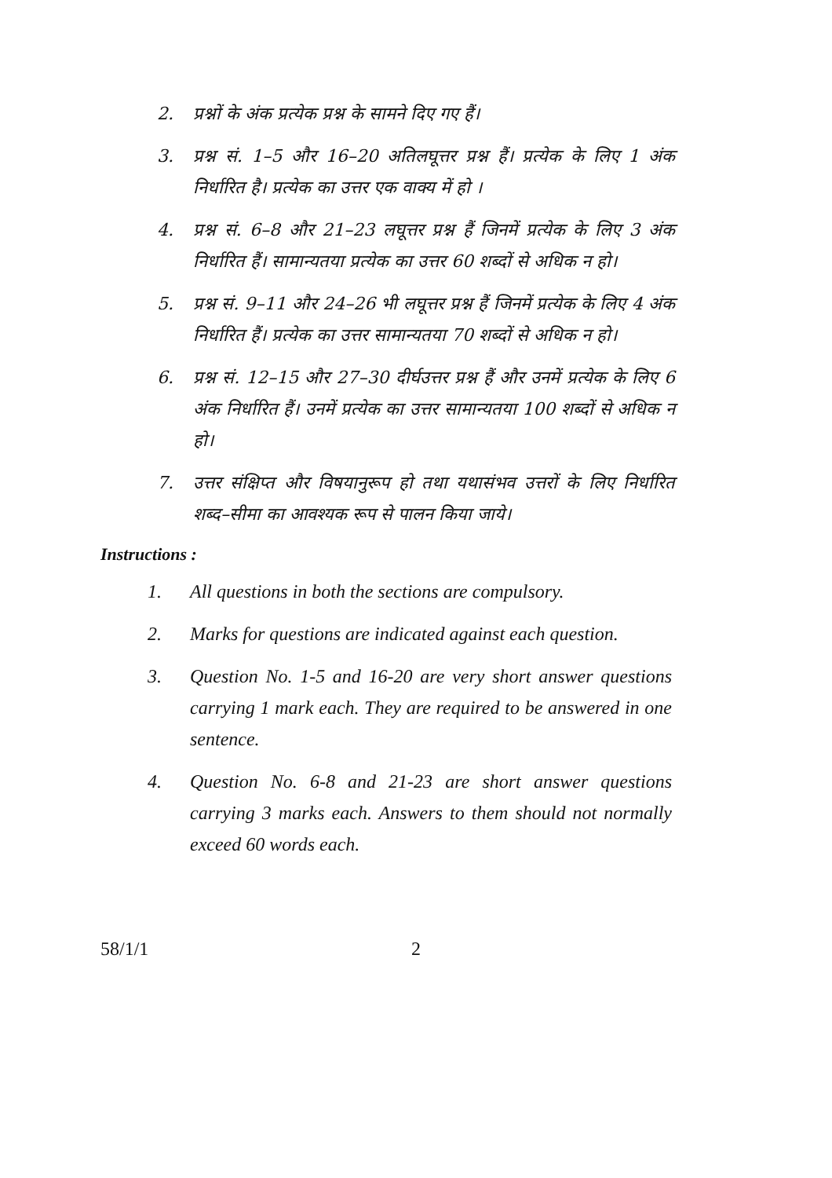2. प्रश्नों के अंक प्रत्येक प्रश्न के सामने दिए गए हैं।
3. प्रश्न सं. 1–5 और 16–20 अतिलघूत्तर प्रश्न हैं। प्रत्येक के लिए 1 अंक निर्धारित है। प्रत्येक का उत्तर एक वाक्य में हो ।
4. प्रश्न सं. 6–8 और 21–23 लघूत्तर प्रश्न हैं जिनमें प्रत्येक के लिए 3 अंक निर्धारित हैं। सामान्यतया प्रत्येक का उत्तर 60 शब्दों से अधिक न हो।
5. प्रश्न सं. 9–11 और 24–26 भी लघूत्तर प्रश्न हैं जिनमें प्रत्येक के लिए 4 अंक निर्धारित हैं। प्रत्येक का उत्तर सामान्यतया 70 शब्दों से अधिक न हो।
6. प्रश्न सं. 12–15 और 27–30 दीर्घउत्तर प्रश्न हैं और उनमें प्रत्येक के लिए 6 अंक निर्धारित हैं। उनमें प्रत्येक का उत्तर सामान्यतया 100 शब्दों से अधिक न हो।
7. उत्तर संक्षिप्त और विषयानुरूप हो तथा यथासंभव उत्तरों के लिए निर्धारित शब्द–सीमा का आवश्यक रूप से पालन किया जाये।
Instructions :
1. All questions in both the sections are compulsory.
2. Marks for questions are indicated against each question.
3. Question No. 1-5 and 16-20 are very short answer questions carrying 1 mark each. They are required to be answered in one sentence.
4. Question No. 6-8 and 21-23 are short answer questions carrying 3 marks each. Answers to them should not normally exceed 60 words each.
58/1/1 2